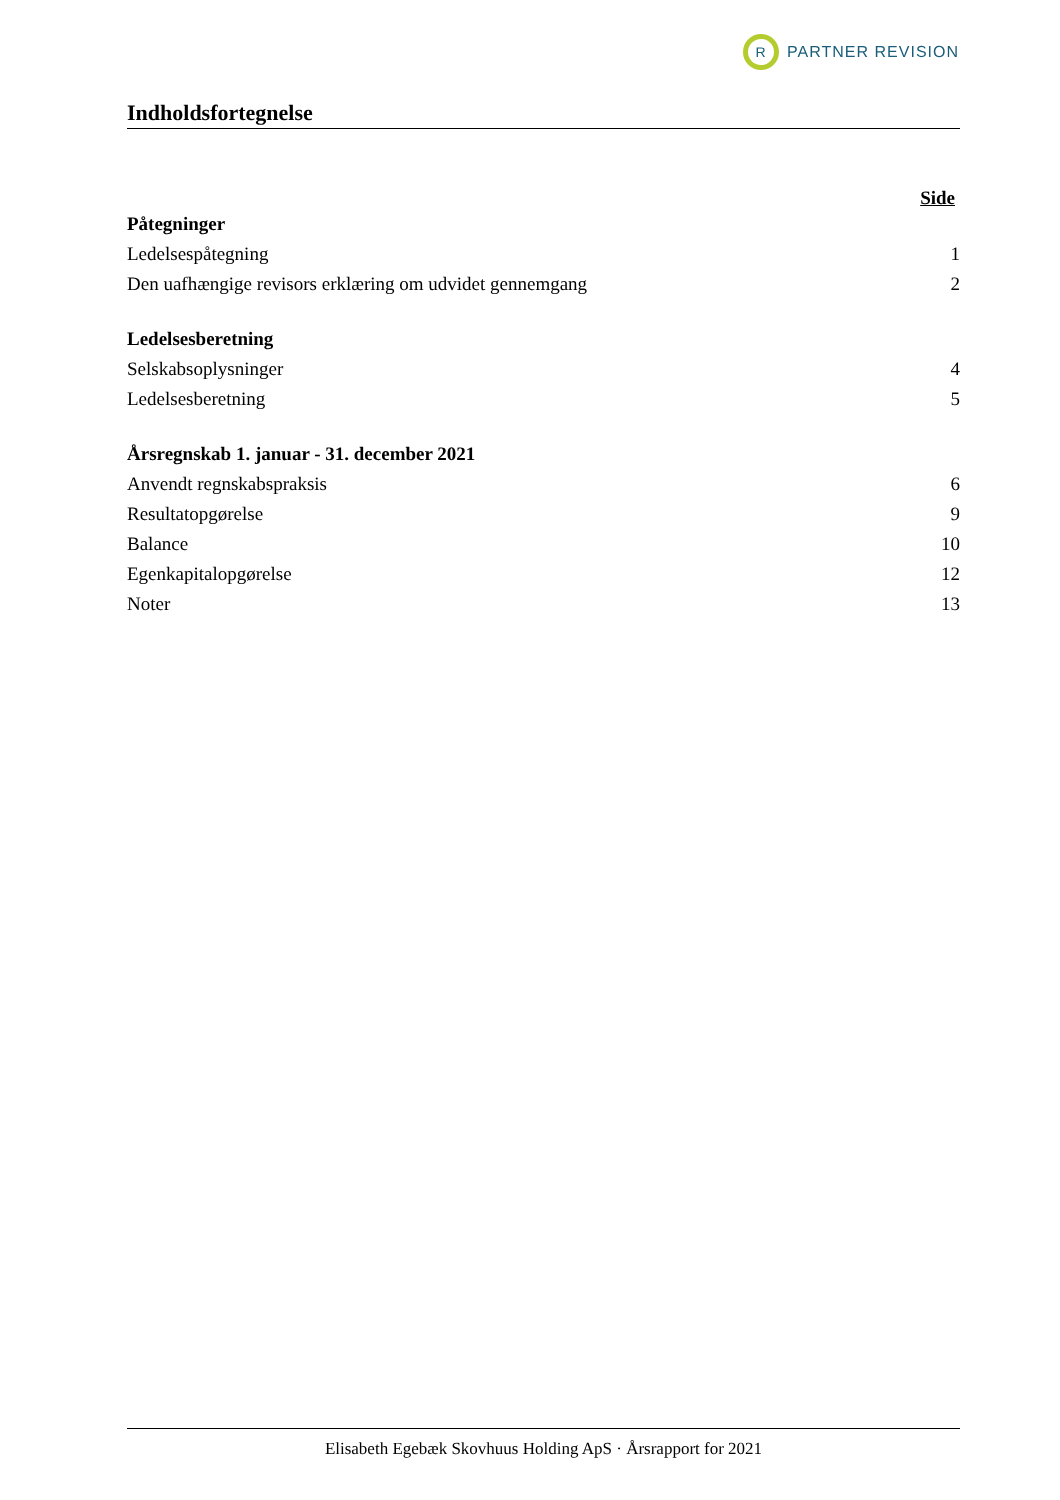R
PARTNER REVISION
Indholdsfortegnelse
Side
Påtegninger
Ledelsespåtegning 1
Den uafhængige revisors erklæring om udvidet gennemgang 2
Ledelsesberetning
Selskabsoplysninger 4
Ledelsesberetning 5
Årsregnskab 1. januar - 31. december 2021
Anvendt regnskabspraksis 6
Resultatopgørelse 9
Balance 10
Egenkapitalopgørelse 12
Noter 13
Elisabeth Egebæk Skovhuus Holding ApS · Årsrapport for 2021